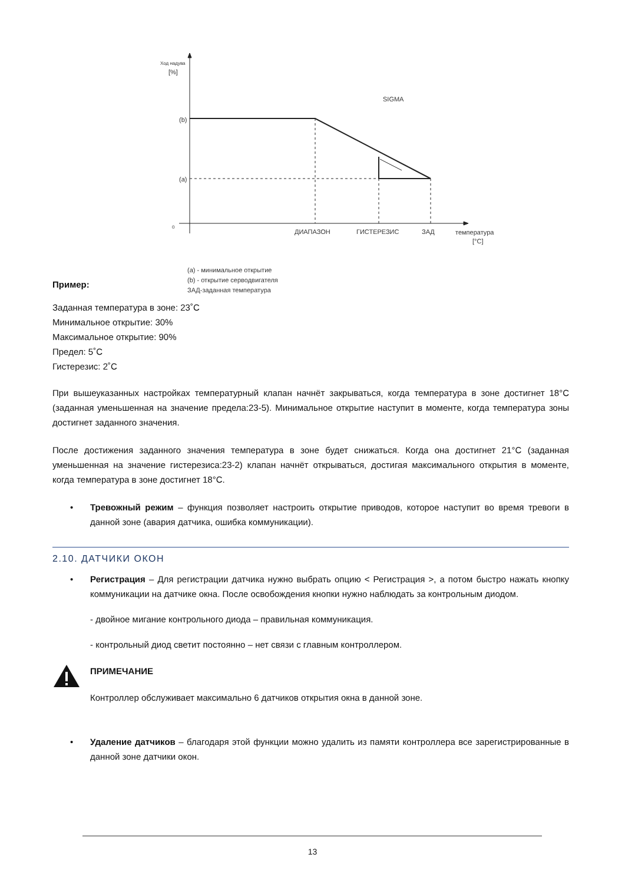Ход надува
[%]
SIGMA
(b)
(a)
0
ДИАПАЗОН
ГИСТЕРЕЗИС
ЗАД
температура
[°C]
(a) - минимальное открытие
(b) - открытие серводвигателя
ЗАД-заданная температура
Пример:
Заданная температура в зоне: 23˚C
Минимальное открытие: 30%
Максимальное открытие: 90%
Предел: 5˚C
Гистерезис: 2˚C
При вышеуказанных настройках температурный клапан начнёт закрываться, когда температура в зоне достигнет 18°C (заданная уменьшенная на значение предела:23-5). Минимальное открытие наступит в моменте, когда температура зоны достигнет заданного значения.
После достижения заданного значения температура в зоне будет снижаться. Когда она достигнет 21°C (заданная уменьшенная на значение гистерезиса:23-2) клапан начнёт открываться, достигая максимального открытия в моменте, когда температура в зоне достигнет 18°C.
• Тревожный режим – функция позволяет настроить открытие приводов, которое наступит во время тревоги в данной зоне (авария датчика, ошибка коммуникации).
2.10. ДАТЧИКИ ОКОН
• Регистрация – Для регистрации датчика нужно выбрать опцию < Регистрация >, а потом быстро нажать кнопку коммуникации на датчике окна. После освобождения кнопки нужно наблюдать за контрольным диодом.
- двойное мигание контрольного диода – правильная коммуникация.
- контрольный диод светит постоянно – нет связи с главным контроллером.
ПРИМЕЧАНИЕ
Контроллер обслуживает максимально 6 датчиков открытия окна в данной зоне.
• Удаление датчиков – благодаря этой функции можно удалить из памяти контроллера все зарегистрированные в данной зоне датчики окон.
13